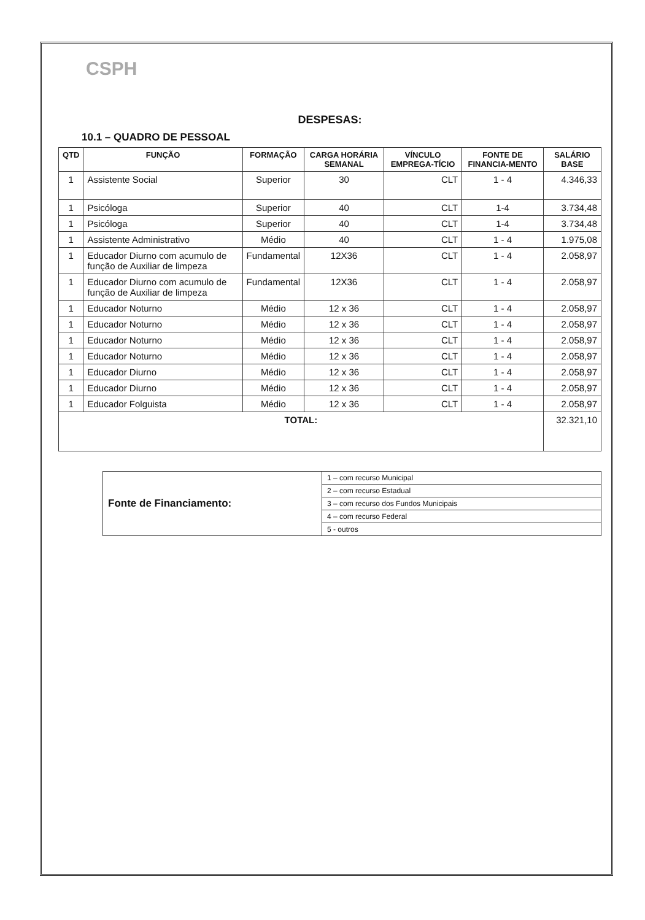CSPH
DESPESAS:
10.1 – QUADRO DE PESSOAL
| QTD | FUNÇÃO | FORMAÇÃO | CARGA HORÁRIA SEMANAL | VÍNCULO EMPREGA-TÍCIO | FONTE DE FINANCIA-MENTO | SALÁRIO BASE |
| --- | --- | --- | --- | --- | --- | --- |
| 1 | Assistente Social | Superior | 30 | CLT | 1 - 4 | 4.346,33 |
| 1 | Psicóloga | Superior | 40 | CLT | 1-4 | 3.734,48 |
| 1 | Psicóloga | Superior | 40 | CLT | 1-4 | 3.734,48 |
| 1 | Assistente Administrativo | Médio | 40 | CLT | 1 - 4 | 1.975,08 |
| 1 | Educador Diurno com acumulo de função de Auxiliar de limpeza | Fundamental | 12X36 | CLT | 1 - 4 | 2.058,97 |
| 1 | Educador Diurno com acumulo de função de Auxiliar de limpeza | Fundamental | 12X36 | CLT | 1 - 4 | 2.058,97 |
| 1 | Educador Noturno | Médio | 12 x 36 | CLT | 1 - 4 | 2.058,97 |
| 1 | Educador Noturno | Médio | 12 x 36 | CLT | 1 - 4 | 2.058,97 |
| 1 | Educador Noturno | Médio | 12 x 36 | CLT | 1 - 4 | 2.058,97 |
| 1 | Educador Noturno | Médio | 12 x 36 | CLT | 1 - 4 | 2.058,97 |
| 1 | Educador Diurno | Médio | 12 x 36 | CLT | 1 - 4 | 2.058,97 |
| 1 | Educador Diurno | Médio | 12 x 36 | CLT | 1 - 4 | 2.058,97 |
| 1 | Educador Folguista | Médio | 12 x 36 | CLT | 1 - 4 | 2.058,97 |
| TOTAL: | | | | | | 32.321,10 |
| Fonte de Financiamento: | 1 – com recurso Municipal |
| | 2 – com recurso Estadual |
| | 3 – com recurso dos Fundos Municipais |
| | 4 – com recurso Federal |
| | 5 - outros |